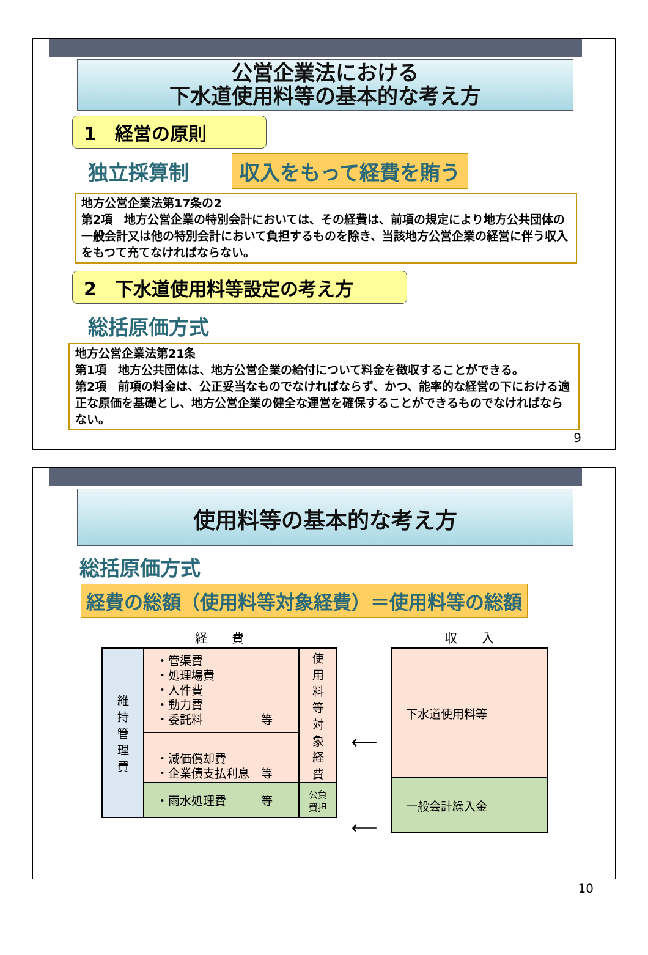公営企業法における
下水道使用料等の基本的な考え方
1　経営の原則
独立採算制 収入をもって経費を賄う
地方公営企業法第17条の2
第2項　地方公営企業の特別会計においては、その経費は、前項の規定により地方公共団体の一般会計又は他の特別会計において負担するものを除き、当該地方公営企業の経営に伴う収入をもつて充てなければならない。
2　下水道使用料等設定の考え方
総括原価方式
地方公営企業法第21条
第1項　地方公共団体は、地方公営企業の給付について料金を徴収することができる。
第2項　前項の料金は、公正妥当なものでなければならず、かつ、能率的な経営の下における適正な原価を基礎とし、地方公営企業の健全な運営を確保することができるものでなければならない。
9
使用料等の基本的な考え方
総括原価方式
経費の総額（使用料等対象経費）＝使用料等の総額
| 経 費 | | |
| --- | --- | --- |
| 維 持 管 理 費 | ・管渠費 ・処理場費 ・人件費 ・動力費 ・委託料 等 | 使 用 料 等 対 象 経 費 |
| | ・減価償却費 ・企業債支払利息 等 | |
| | ・雨水処理費 等 | 公負 費担 |
⟵
⟵
| 収 入 |
| --- |
| 下水道使用料等 |
| 一般会計繰入金 |
10